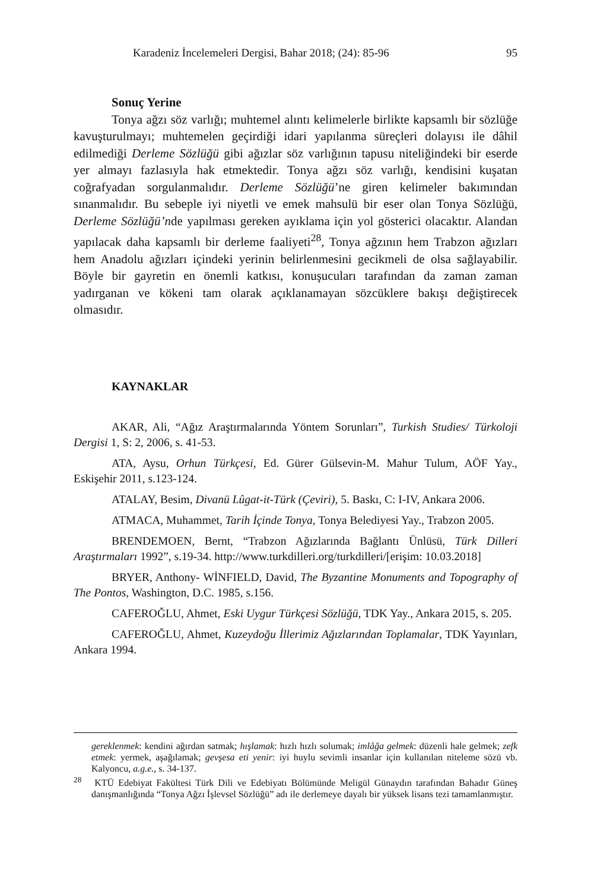Karadeniz İncelemeleri Dergisi, Bahar 2018; (24): 85-96 95
Sonuç Yerine
Tonya ağzı söz varlığı; muhtemel alıntı kelimelerle birlikte kapsamlı bir sözlüğe kavuşturulmayı; muhtemelen geçirdiği idari yapılanma süreçleri dolayısı ile dâhil edilmediği Derleme Sözlüğü gibi ağızlar söz varlığının tapusu niteliğindeki bir eserde yer almayı fazlasıyla hak etmektedir. Tonya ağzı söz varlığı, kendisini kuşatan coğrafyadan sorgulanmalıdır. Derleme Sözlüğü’ne giren kelimeler bakımından sınanmalıdır. Bu sebeple iyi niyetli ve emek mahsulü bir eser olan Tonya Sözlüğü, Derleme Sözlüğü’nde yapılması gereken ayıklama için yol gösterici olacaktır. Alandan yapılacak daha kapsamlı bir derleme faaliyeti<sup>28</sup>, Tonya ağzının hem Trabzon ağızları hem Anadolu ağızları içindeki yerinin belirlenmesini gecikmeli de olsa sağlayabilir. Böyle bir gayretin en önemli katkısı, konuşucuları tarafından da zaman zaman yadırganan ve kökeni tam olarak açıklanamayan sözcüklere bakışı değiştirecek olmasıdır.
KAYNAKLAR
AKAR, Ali, “Ağız Araştırmalarında Yöntem Sorunları”, Turkish Studies/ Türkoloji Dergisi 1, S: 2, 2006, s. 41-53.
ATA, Aysu, Orhun Türkçesi, Ed. Gürer Gülsevin-M. Mahur Tulum, AÖF Yay., Eskişehir 2011, s.123-124.
ATALAY, Besim, Divanü Lûgat-it-Türk (Çeviri), 5. Baskı, C: I-IV, Ankara 2006.
ATMACA, Muhammet, Tarih İçinde Tonya, Tonya Belediyesi Yay., Trabzon 2005.
BRENDEMOEN, Bernt, “Trabzon Ağızlarında Bağlantı Ünlüsü, Türk Dilleri Araştırmaları 1992”, s.19-34. http://www.turkdilleri.org/turkdilleri/[erişim: 10.03.2018]
BRYER, Anthony- WİNFIELD, David, The Byzantine Monuments and Topography of The Pontos, Washington, D.C. 1985, s.156.
CAFEROĞLU, Ahmet, Eski Uygur Türkçesi Sözlüğü, TDK Yay., Ankara 2015, s. 205.
CAFEROĞLU, Ahmet, Kuzeydoğu İllerimiz Ağızlarından Toplamalar, TDK Yayınları, Ankara 1994.
gereklenmek: kendini ağırdan satmak; hışlamak: hızlı hızlı solumak; imlâğa gelmek: düzenli hale gelmek; zefk etmek: yermek, aşağılamak; gevşesa eti yenir: iyi huylu sevimli insanlar için kullanılan niteleme sözü vb. Kalyoncu, a.g.e., s. 34-137.
<sup>28</sup> KTÜ Edebiyat Fakültesi Türk Dili ve Edebiyatı Bölümünde Meligül Günaydın tarafından Bahadır Güneş danışmanlığında “Tonya Ağzı İşlevsel Sözlüğü” adı ile derlemeye dayalı bir yüksek lisans tezi tamamlanmıştır.